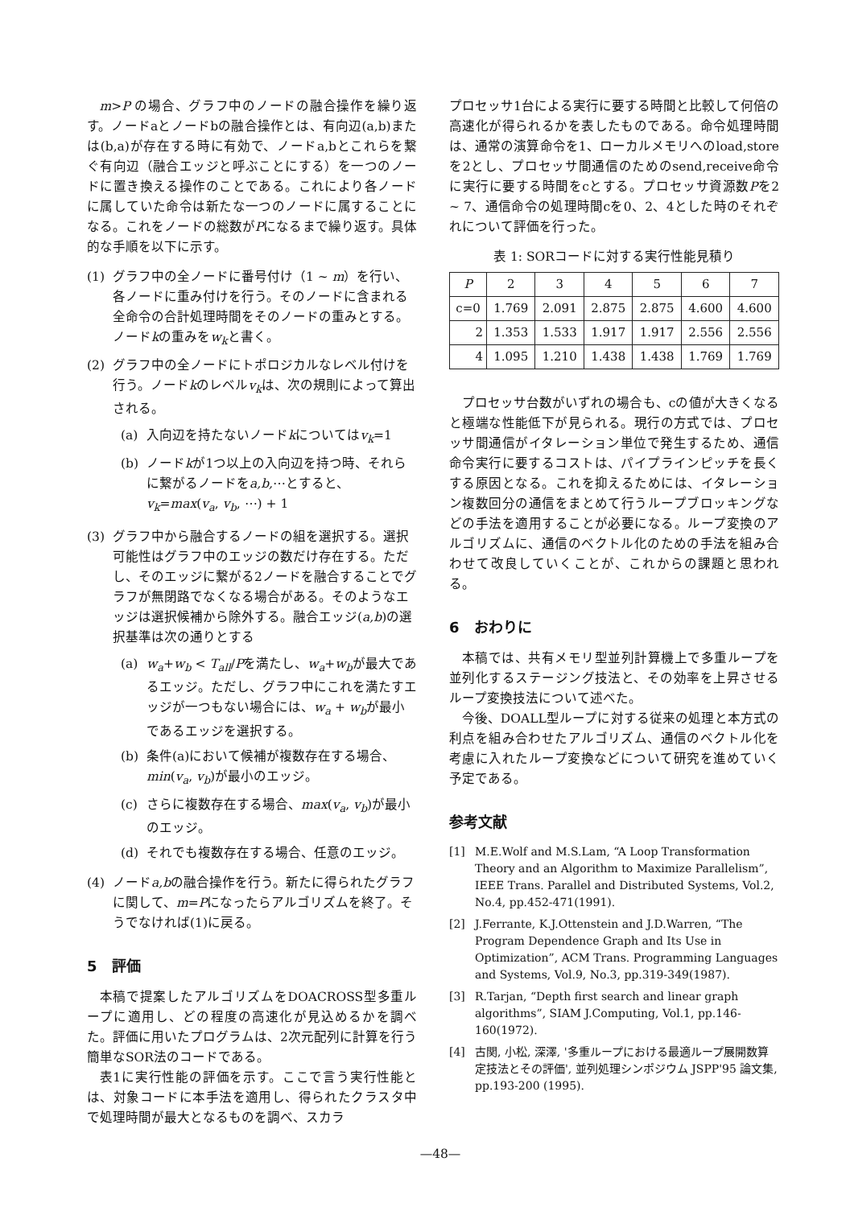m>P の場合、グラフ中のノードの融合操作を繰り返す。ノードaとノードbの融合操作とは、有向辺(a,b)または(b,a)が存在する時に有効で、ノードa,bとこれらを繋ぐ有向辺（融合エッジと呼ぶことにする）を一つのノードに置き換える操作のことである。これにより各ノードに属していた命令は新たな一つのノードに属することになる。これをノードの総数がPになるまで繰り返す。具体的な手順を以下に示す。
(1) グラフ中の全ノードに番号付け（1 ~ m）を行い、各ノードに重み付けを行う。そのノードに含まれる全命令の合計処理時間をそのノードの重みとする。ノードkの重みをw<sub>k</sub>と書く。
(2) グラフ中の全ノードにトポロジカルなレベル付けを行う。ノードkのレベルv<sub>k</sub>は、次の規則によって算出される。
(a) 入向辺を持たないノードkについてはv<sub>k</sub>=1
(b) ノードkが1つ以上の入向辺を持つ時、それらに繋がるノードをa,b,⋯とすると、v<sub>k</sub>=max(v<sub>a</sub>, v<sub>b</sub>, ⋯) + 1
(3) グラフ中から融合するノードの組を選択する。選択可能性はグラフ中のエッジの数だけ存在する。ただし、そのエッジに繋がる2ノードを融合することでグラフが無閉路でなくなる場合がある。そのようなエッジは選択候補から除外する。融合エッジ(a,b)の選択基準は次の通りとする
(a) w<sub>a</sub>+w<sub>b</sub> < T<sub>all</sub>/Pを満たし、w<sub>a</sub>+w<sub>b</sub>が最大であるエッジ。ただし、グラフ中にこれを満たすエッジが一つもない場合には、w<sub>a</sub> + w<sub>b</sub>が最小であるエッジを選択する。
(b) 条件(a)において候補が複数存在する場合、min(v<sub>a</sub>, v<sub>b</sub>)が最小のエッジ。
(c) さらに複数存在する場合、max(v<sub>a</sub>, v<sub>b</sub>)が最小のエッジ。
(d) それでも複数存在する場合、任意のエッジ。
(4) ノードa,bの融合操作を行う。新たに得られたグラフに関して、m=Pになったらアルゴリズムを終了。そうでなければ(1)に戻る。
5　評価
本稿で提案したアルゴリズムをDOACROSS型多重ループに適用し、どの程度の高速化が見込めるかを調べた。評価に用いたプログラムは、2次元配列に計算を行う簡単なSOR法のコードである。
表1に実行性能の評価を示す。ここで言う実行性能とは、対象コードに本手法を適用し、得られたクラスタ中で処理時間が最大となるものを調べ、スカラ
プロセッサ1台による実行に要する時間と比較して何倍の高速化が得られるかを表したものである。命令処理時間は、通常の演算命令を1、ローカルメモリへのload,storeを2とし、プロセッサ間通信のためのsend,receive命令に実行に要する時間をcとする。プロセッサ資源数Pを2 ~ 7、通信命令の処理時間cを0、2、4とした時のそれぞれについて評価を行った。
表 1: SORコードに対する実行性能見積り
| P | 2 | 3 | 4 | 5 | 6 | 7 |
| --- | --- | --- | --- | --- | --- | --- |
| c=0 | 1.769 | 2.091 | 2.875 | 2.875 | 4.600 | 4.600 |
| 2 | 1.353 | 1.533 | 1.917 | 1.917 | 2.556 | 2.556 |
| 4 | 1.095 | 1.210 | 1.438 | 1.438 | 1.769 | 1.769 |
プロセッサ台数がいずれの場合も、cの値が大きくなると極端な性能低下が見られる。現行の方式では、プロセッサ間通信がイタレーション単位で発生するため、通信命令実行に要するコストは、パイプラインピッチを長くする原因となる。これを抑えるためには、イタレーション複数回分の通信をまとめて行うループブロッキングなどの手法を適用することが必要になる。ループ変換のアルゴリズムに、通信のベクトル化のための手法を組み合わせて改良していくことが、これからの課題と思われる。
6　おわりに
本稿では、共有メモリ型並列計算機上で多重ループを並列化するステージング技法と、その効率を上昇させるループ変換技法について述べた。
今後、DOALL型ループに対する従来の処理と本方式の利点を組み合わせたアルゴリズム、通信のベクトル化を考慮に入れたループ変換などについて研究を進めていく予定である。
参考文献
[1] M.E.Wolf and M.S.Lam, “A Loop Transformation Theory and an Algorithm to Maximize Parallelism”, IEEE Trans. Parallel and Distributed Systems, Vol.2, No.4, pp.452-471(1991).
[2] J.Ferrante, K.J.Ottenstein and J.D.Warren, “The Program Dependence Graph and Its Use in Optimization”, ACM Trans. Programming Languages and Systems, Vol.9, No.3, pp.319-349(1987).
[3] R.Tarjan, “Depth first search and linear graph algorithms”, SIAM J.Computing, Vol.1, pp.146-160(1972).
[4] 古関, 小松, 深澤, '多重ループにおける最適ループ展開数算定技法とその評価', 並列処理シンポジウム JSPP'95 論文集, pp.193-200 (1995).
—48—